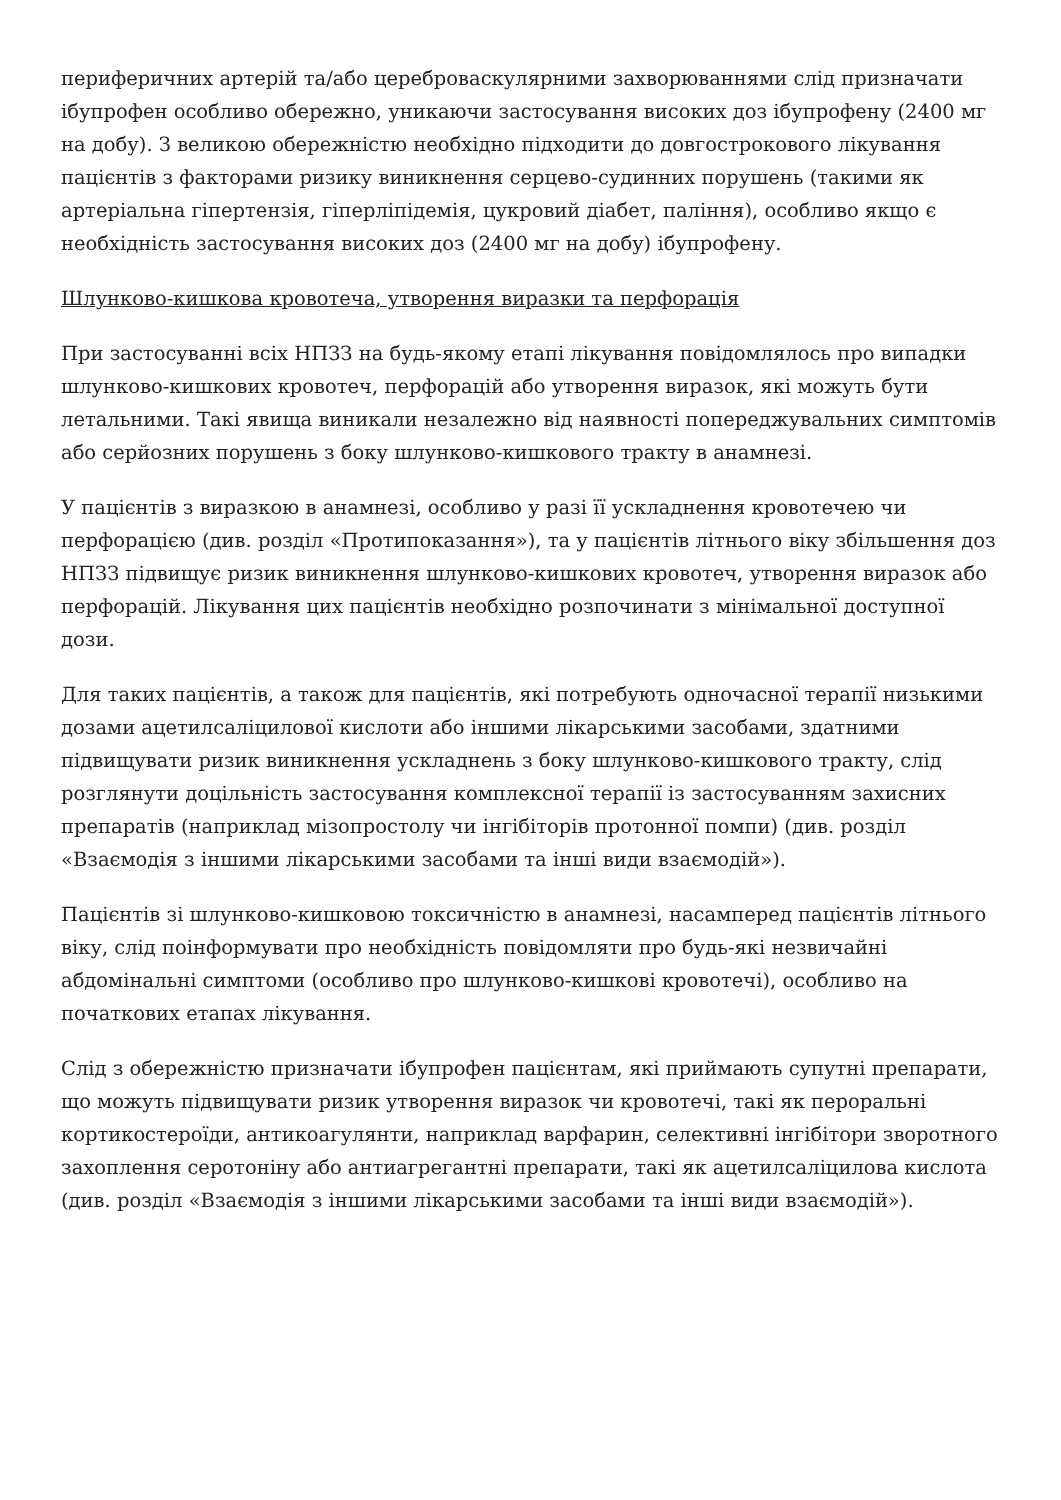периферичних артерій та/або цереброваскулярними захворюваннями слід призначати ібупрофен особливо обережно, уникаючи застосування високих доз ібупрофену (2400 мг на добу). З великою обережністю необхідно підходити до довгострокового лікування пацієнтів з факторами ризику виникнення серцево-судинних порушень (такими як артеріальна гіпертензія, гіперліпідемія, цукровий діабет, паління), особливо якщо є необхідність застосування високих доз (2400 мг на добу) ібупрофену.
Шлунково-кишкова кровотеча, утворення виразки та перфорація
При застосуванні всіх НПЗЗ на будь-якому етапі лікування повідомлялось про випадки шлунково-кишкових кровотеч, перфорацій або утворення виразок, які можуть бути летальними. Такі явища виникали незалежно від наявності попереджувальних симптомів або серйозних порушень з боку шлунково-кишкового тракту в анамнезі.
У пацієнтів з виразкою в анамнезі, особливо у разі її ускладнення кровотечею чи перфорацією (див. розділ «Протипоказання»), та у пацієнтів літнього віку збільшення доз НПЗЗ підвищує ризик виникнення шлунково-кишкових кровотеч, утворення виразок або перфорацій. Лікування цих пацієнтів необхідно розпочинати з мінімальної доступної дози.
Для таких пацієнтів, а також для пацієнтів, які потребують одночасної терапії низькими дозами ацетилсаліцилової кислоти або іншими лікарськими засобами, здатними підвищувати ризик виникнення ускладнень з боку шлунково-кишкового тракту, слід розглянути доцільність застосування комплексної терапії із застосуванням захисних препаратів (наприклад мізопростолу чи інгібіторів протонної помпи) (див. розділ «Взаємодія з іншими лікарськими засобами та інші види взаємодій»).
Пацієнтів зі шлунково-кишковою токсичністю в анамнезі, насамперед пацієнтів літнього віку, слід поінформувати про необхідність повідомляти про будь-які незвичайні абдомінальні симптоми (особливо про шлунково-кишкові кровотечі), особливо на початкових етапах лікування.
Слід з обережністю призначати ібупрофен пацієнтам, які приймають супутні препарати, що можуть підвищувати ризик утворення виразок чи кровотечі, такі як пероральні кортикостероїди, антикоагулянти, наприклад варфарин, селективні інгібітори зворотного захоплення серотоніну або антиагрегантні препарати, такі як ацетилсаліцилова кислота (див. розділ «Взаємодія з іншими лікарськими засобами та інші види взаємодій»).